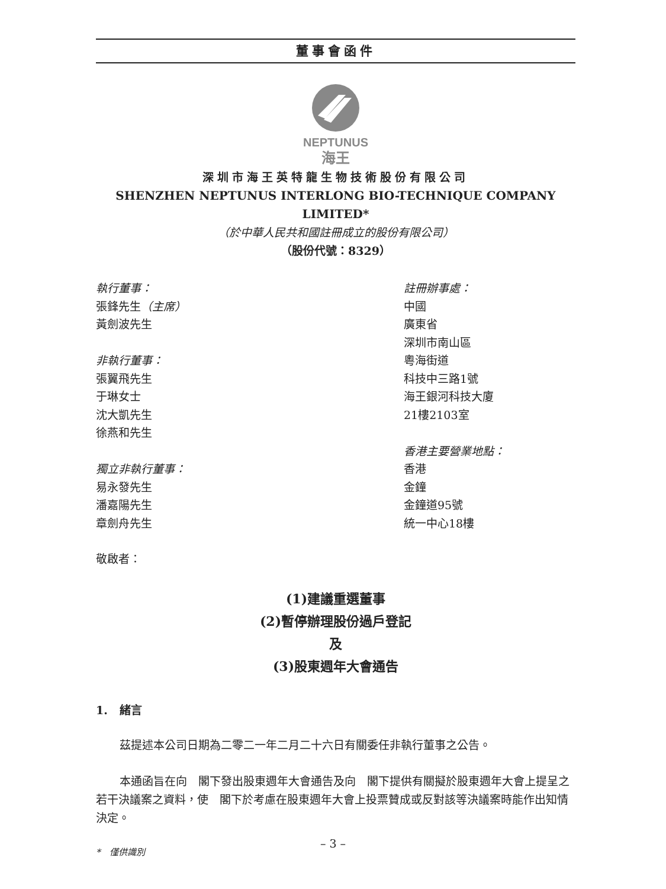董事會函件
NEPTUNUS
海王
深圳市海王英特龍生物技術股份有限公司
SHENZHEN NEPTUNUS INTERLONG BIO-TECHNIQUE COMPANY LIMITED*
（於中華人民共和國註冊成立的股份有限公司）
（股份代號：8329）
執行董事：
張鋒先生（主席）
黃劍波先生
非執行董事：
張翼飛先生
于琳女士
沈大凱先生
徐燕和先生
獨立非執行董事：
易永發先生
潘嘉陽先生
章劍舟先生
註冊辦事處：
中國
廣東省
深圳市南山區
粵海街道
科技中三路1號
海王銀河科技大廈
21樓2103室
香港主要營業地點：
香港
金鐘
金鐘道95號
統一中心18樓
敬啟者：
(1)建議重選董事
(2)暫停辦理股份過戶登記
及
(3)股東週年大會通告
1. 緒言
茲提述本公司日期為二零二一年二月二十六日有關委任非執行董事之公告。
本通函旨在向　閣下發出股東週年大會通告及向　閣下提供有關擬於股東週年大會上提呈之若干決議案之資料，使　閣下於考慮在股東週年大會上投票贊成或反對該等決議案時能作出知情決定。
*　僅供識別
– 3 –